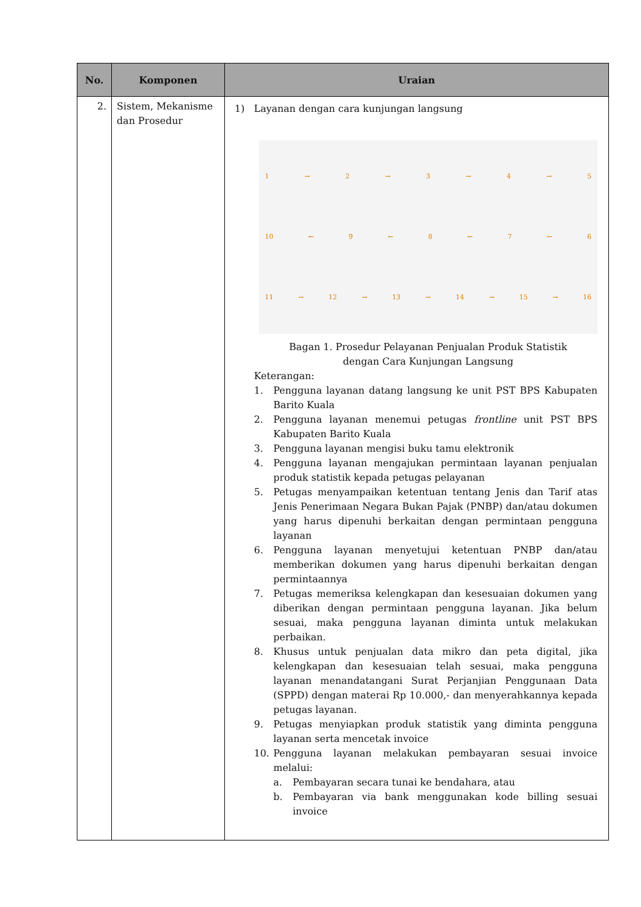| No. | Komponen | Uraian |
| --- | --- | --- |
| 2. | Sistem, Mekanisme dan Prosedur | 1) Layanan dengan cara kunjungan langsung 1 → 2 → 3 → 4 → 5 10 ← 9 ← 8 ← 7 ← 6 11 → 12 → 13 → 14 → 15 → 16 Bagan 1. Prosedur Pelayanan Penjualan Produk Statistik dengan Cara Kunjungan Langsung Keterangan: 1. Pengguna layanan datang langsung ke unit PST BPS Kabupaten Barito Kuala 2. Pengguna layanan menemui petugas frontline unit PST BPS Kabupaten Barito Kuala 3. Pengguna layanan mengisi buku tamu elektronik 4. Pengguna layanan mengajukan permintaan layanan penjualan produk statistik kepada petugas pelayanan 5. Petugas menyampaikan ketentuan tentang Jenis dan Tarif atas Jenis Penerimaan Negara Bukan Pajak (PNBP) dan/atau dokumen yang harus dipenuhi berkaitan dengan permintaan pengguna layanan 6. Pengguna layanan menyetujui ketentuan PNBP dan/atau memberikan dokumen yang harus dipenuhi berkaitan dengan permintaannya 7. Petugas memeriksa kelengkapan dan kesesuaian dokumen yang diberikan dengan permintaan pengguna layanan. Jika belum sesuai, maka pengguna layanan diminta untuk melakukan perbaikan. 8. Khusus untuk penjualan data mikro dan peta digital, jika kelengkapan dan kesesuaian telah sesuai, maka pengguna layanan menandatangani Surat Perjanjian Penggunaan Data (SPPD) dengan materai Rp 10.000,- dan menyerahkannya kepada petugas layanan. 9. Petugas menyiapkan produk statistik yang diminta pengguna layanan serta mencetak invoice 10. Pengguna layanan melakukan pembayaran sesuai invoice melalui: a. Pembayaran secara tunai ke bendahara, atau b. Pembayaran via bank menggunakan kode billing sesuai invoice |